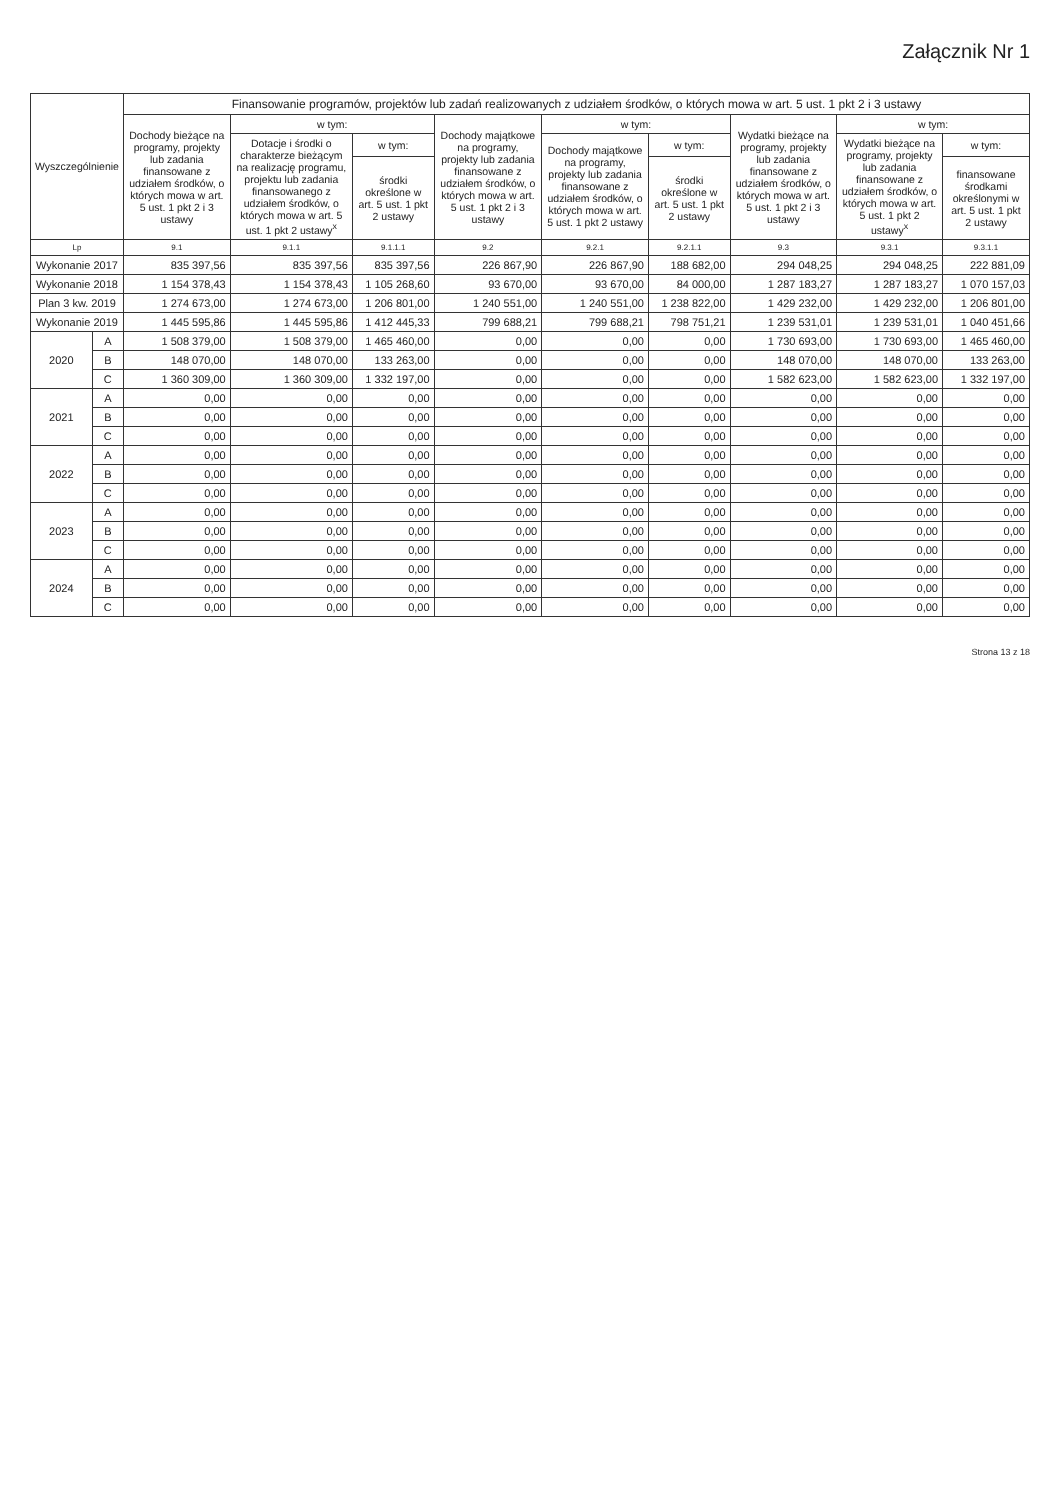Załącznik Nr 1
| Wyszczególnienie | | Finansowanie programów, projektów lub zadań realizowanych z udziałem środków, o których mowa w art. 5 ust. 1 pkt 2 i 3 ustawy | | | | | | | | |
| --- | --- | --- | --- | --- | --- | --- | --- | --- | --- | --- |
| | | Dochody bieżące na programy, projekty lub zadania finansowane z udziałem środków, o których mowa w art. 5 ust. 1 pkt 2 i 3 ustawy | w tym: | | Dochody majątkowe na programy, projekty lub zadania finansowane z udziałem środków, o których mowa w art. 5 ust. 1 pkt 2 i 3 ustawy | w tym: | | Wydatki bieżące na programy, projekty lub zadania finansowane z udziałem środków, o których mowa w art. 5 ust. 1 pkt 2 i 3 ustawy | w tym: | |
| | | | Dotacje i środki o charakterze bieżącym na realizację programu, projektu lub zadania finansowanego z udziałem środków, o których mowa w art. 5 ust. 1 pkt 2 ustawy<sup>x</sup> | w tym: | | Dochody majątkowe na programy, projekty lub zadania finansowane z udziałem środków, o których mowa w art. 5 ust. 1 pkt 2 ustawy | w tym: | | Wydatki bieżące na programy, projekty lub zadania finansowane z udziałem środków, o których mowa w art. 5 ust. 1 pkt 2 ustawy<sup>x</sup> | w tym: |
| | | | | środki określone w art. 5 ust. 1 pkt 2 ustawy | | | środki określone w art. 5 ust. 1 pkt 2 ustawy | | | finansowane środkami określonymi w art. 5 ust. 1 pkt 2 ustawy |
| Lp | | 9.1 | 9.1.1 | 9.1.1.1 | 9.2 | 9.2.1 | 9.2.1.1 | 9.3 | 9.3.1 | 9.3.1.1 |
| Wykonanie 2017 | | 835 397,56 | 835 397,56 | 835 397,56 | 226 867,90 | 226 867,90 | 188 682,00 | 294 048,25 | 294 048,25 | 222 881,09 |
| Wykonanie 2018 | | 1 154 378,43 | 1 154 378,43 | 1 105 268,60 | 93 670,00 | 93 670,00 | 84 000,00 | 1 287 183,27 | 1 287 183,27 | 1 070 157,03 |
| Plan 3 kw. 2019 | | 1 274 673,00 | 1 274 673,00 | 1 206 801,00 | 1 240 551,00 | 1 240 551,00 | 1 238 822,00 | 1 429 232,00 | 1 429 232,00 | 1 206 801,00 |
| Wykonanie 2019 | | 1 445 595,86 | 1 445 595,86 | 1 412 445,33 | 799 688,21 | 799 688,21 | 798 751,21 | 1 239 531,01 | 1 239 531,01 | 1 040 451,66 |
| 2020 | A | 1 508 379,00 | 1 508 379,00 | 1 465 460,00 | 0,00 | 0,00 | 0,00 | 1 730 693,00 | 1 730 693,00 | 1 465 460,00 |
| | B | 148 070,00 | 148 070,00 | 133 263,00 | 0,00 | 0,00 | 0,00 | 148 070,00 | 148 070,00 | 133 263,00 |
| | C | 1 360 309,00 | 1 360 309,00 | 1 332 197,00 | 0,00 | 0,00 | 0,00 | 1 582 623,00 | 1 582 623,00 | 1 332 197,00 |
| 2021 | A | 0,00 | 0,00 | 0,00 | 0,00 | 0,00 | 0,00 | 0,00 | 0,00 | 0,00 |
| | B | 0,00 | 0,00 | 0,00 | 0,00 | 0,00 | 0,00 | 0,00 | 0,00 | 0,00 |
| | C | 0,00 | 0,00 | 0,00 | 0,00 | 0,00 | 0,00 | 0,00 | 0,00 | 0,00 |
| 2022 | A | 0,00 | 0,00 | 0,00 | 0,00 | 0,00 | 0,00 | 0,00 | 0,00 | 0,00 |
| | B | 0,00 | 0,00 | 0,00 | 0,00 | 0,00 | 0,00 | 0,00 | 0,00 | 0,00 |
| | C | 0,00 | 0,00 | 0,00 | 0,00 | 0,00 | 0,00 | 0,00 | 0,00 | 0,00 |
| 2023 | A | 0,00 | 0,00 | 0,00 | 0,00 | 0,00 | 0,00 | 0,00 | 0,00 | 0,00 |
| | B | 0,00 | 0,00 | 0,00 | 0,00 | 0,00 | 0,00 | 0,00 | 0,00 | 0,00 |
| | C | 0,00 | 0,00 | 0,00 | 0,00 | 0,00 | 0,00 | 0,00 | 0,00 | 0,00 |
| 2024 | A | 0,00 | 0,00 | 0,00 | 0,00 | 0,00 | 0,00 | 0,00 | 0,00 | 0,00 |
| | B | 0,00 | 0,00 | 0,00 | 0,00 | 0,00 | 0,00 | 0,00 | 0,00 | 0,00 |
| | C | 0,00 | 0,00 | 0,00 | 0,00 | 0,00 | 0,00 | 0,00 | 0,00 | 0,00 |
Strona 13 z 18